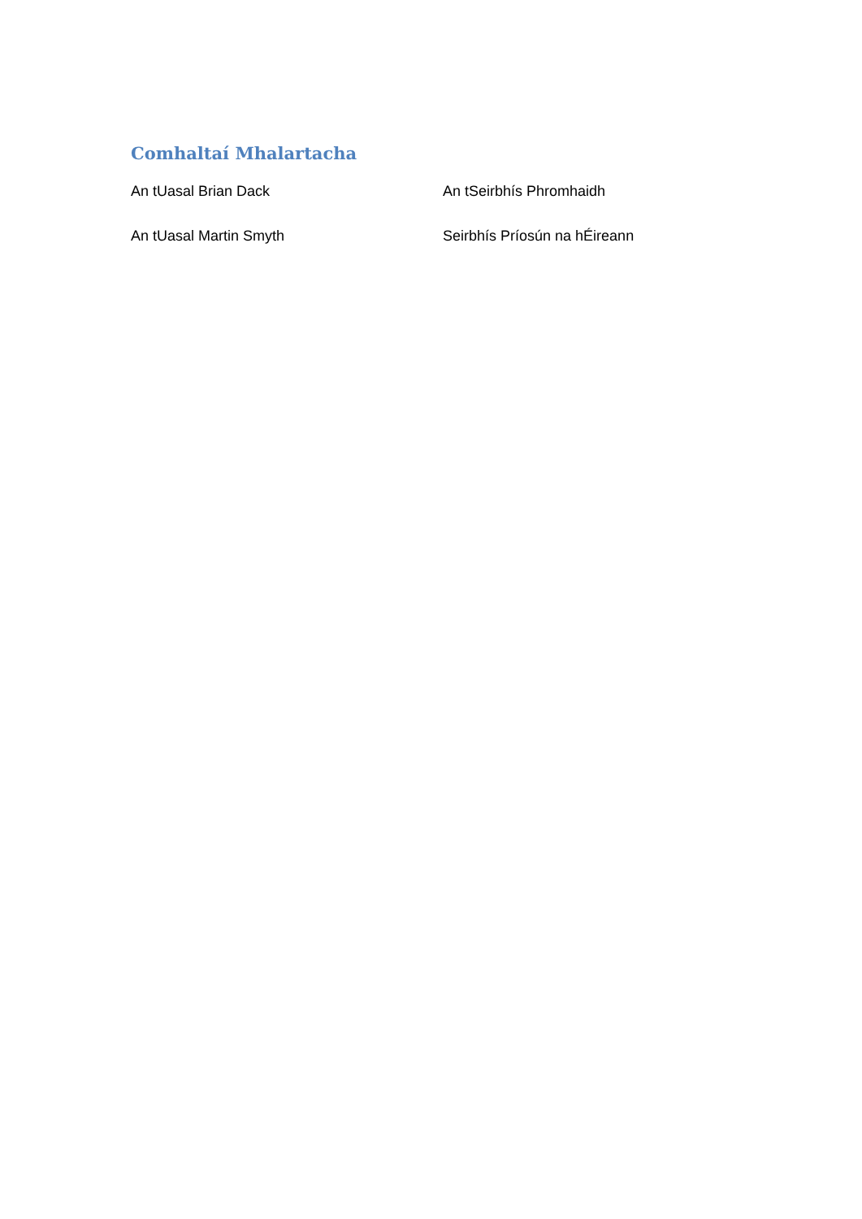Comhaltaí Mhalartacha
An tUasal Brian Dack An tSeirbhís Phromhaidh
An tUasal Martin Smyth Seirbhís Príosún na hÉireann